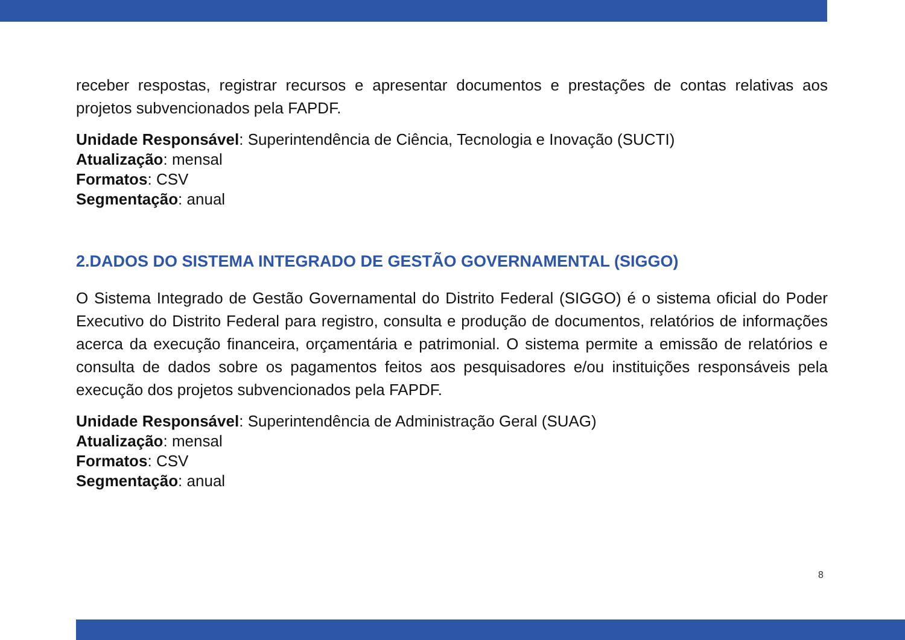receber respostas, registrar recursos e apresentar documentos e prestações de contas relativas aos projetos subvencionados pela FAPDF.
Unidade Responsável: Superintendência de Ciência, Tecnologia e Inovação (SUCTI)
Atualização: mensal
Formatos: CSV
Segmentação: anual
2.DADOS DO SISTEMA INTEGRADO DE GESTÃO GOVERNAMENTAL (SIGGO)
O Sistema Integrado de Gestão Governamental do Distrito Federal (SIGGO) é o sistema oficial do Poder Executivo do Distrito Federal para registro, consulta e produção de documentos, relatórios de informações acerca da execução financeira, orçamentária e patrimonial. O sistema permite a emissão de relatórios e consulta de dados sobre os pagamentos feitos aos pesquisadores e/ou instituições responsáveis pela execução dos projetos subvencionados pela FAPDF.
Unidade Responsável: Superintendência de Administração Geral (SUAG)
Atualização: mensal
Formatos: CSV
Segmentação: anual
8